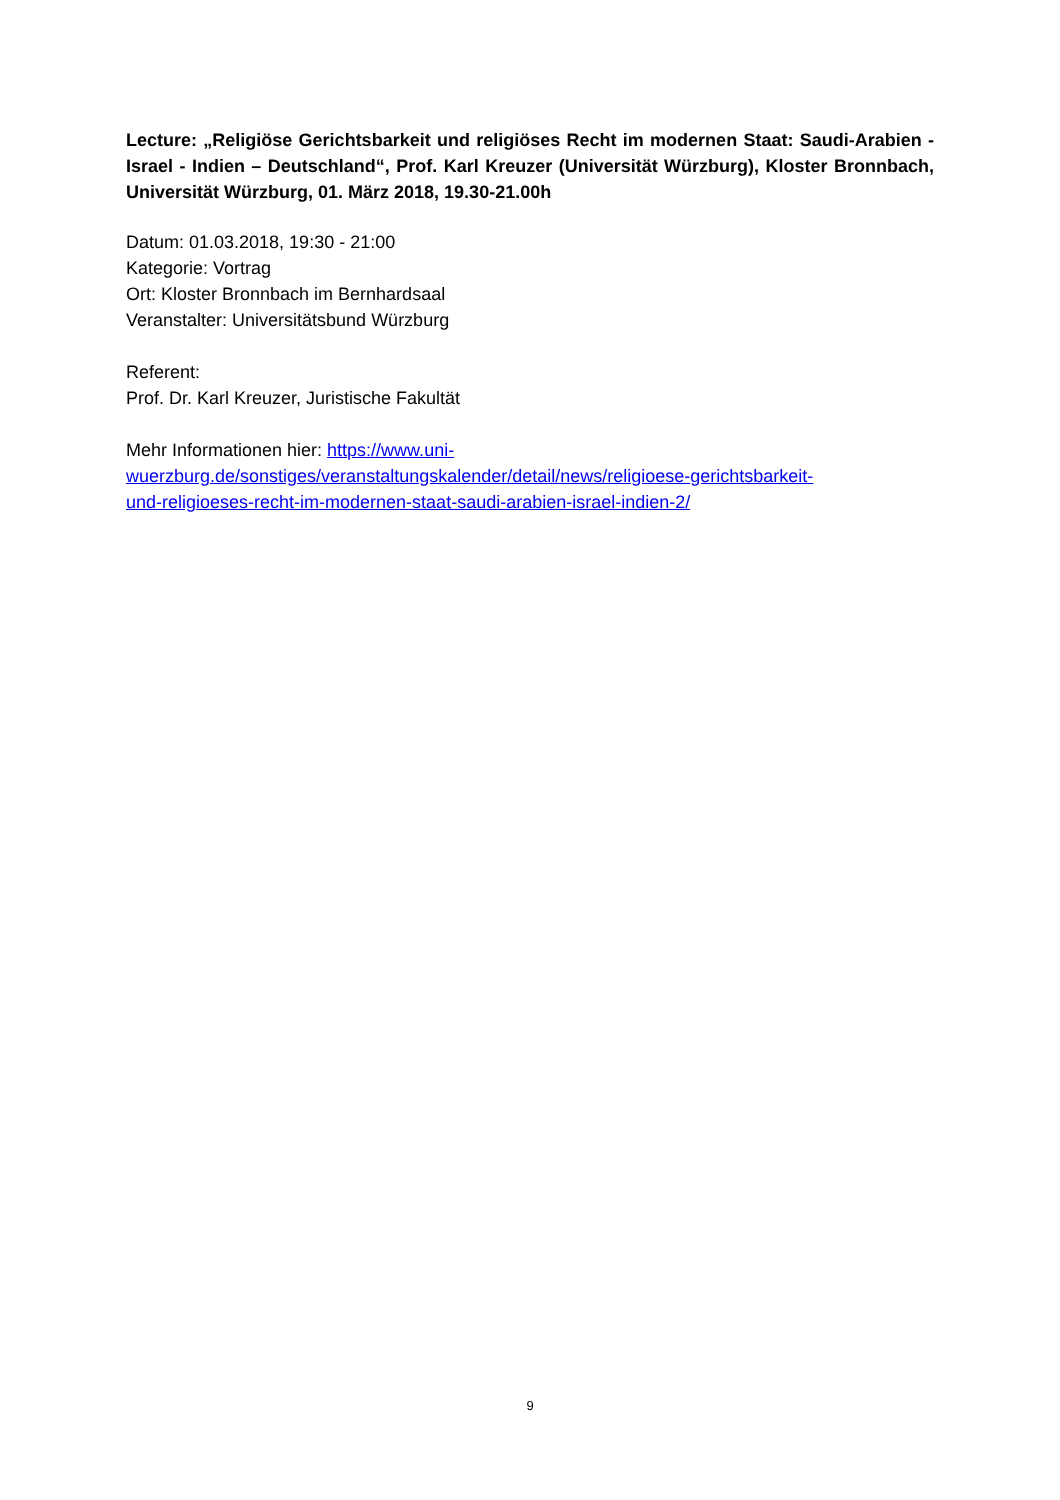Lecture: „Religiöse Gerichtsbarkeit und religiöses Recht im modernen Staat: Saudi-Arabien - Israel - Indien – Deutschland“, Prof. Karl Kreuzer (Universität Würzburg), Kloster Bronnbach, Universität Würzburg, 01. März 2018, 19.30-21.00h
Datum: 01.03.2018, 19:30 - 21:00
Kategorie: Vortrag
Ort: Kloster Bronnbach im Bernhardsaal
Veranstalter: Universitätsbund Würzburg
Referent:
Prof. Dr. Karl Kreuzer, Juristische Fakultät
Mehr Informationen hier: https://www.uni-
wuerzburg.de/sonstiges/veranstaltungskalender/detail/news/religioese-gerichtsbarkeit-
und-religioeses-recht-im-modernen-staat-saudi-arabien-israel-indien-2/
9